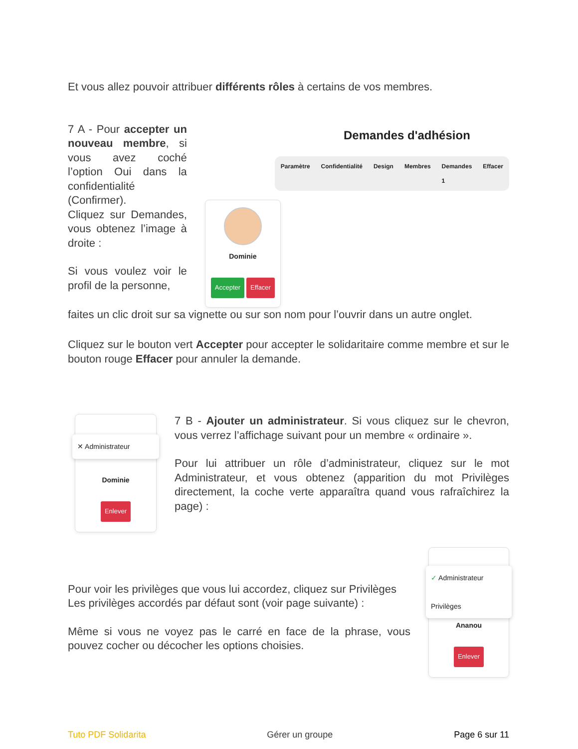Et vous allez pouvoir attribuer différents rôles à certains de vos membres.
7 A - Pour accepter un nouveau membre, si vous avez coché l’option Oui dans la confidentialité (Confirmer).
Cliquez sur Demandes, vous obtenez l’image à droite :
Si vous voulez voir le profil de la personne,
Demandes d'adhésion
Paramètre Confidentialité Design Membres Demandes 1 Effacer
Dominie
Accepter Effacer
faites un clic droit sur sa vignette ou sur son nom pour l’ouvrir dans un autre onglet.
Cliquez sur le bouton vert Accepter pour accepter le solidaritaire comme membre et sur le bouton rouge Effacer pour annuler la demande.
✕ Administrateur
Dominie
Enlever
7 B - Ajouter un administrateur. Si vous cliquez sur le chevron, vous verrez l’affichage suivant pour un membre « ordinaire ».
Pour lui attribuer un rôle d’administrateur, cliquez sur le mot Administrateur, et vous obtenez (apparition du mot Privilèges directement, la coche verte apparaîtra quand vous rafraîchirez la page) :
Pour voir les privilèges que vous lui accordez, cliquez sur Privilèges
Les privilèges accordés par défaut sont (voir page suivante) :
Même si vous ne voyez pas le carré en face de la phrase, vous pouvez cocher ou décocher les options choisies.
✓ Administrateur
Privilèges
Ananou
Enlever
Tuto PDF Solidarita Gérer un groupe Page 6 sur 11